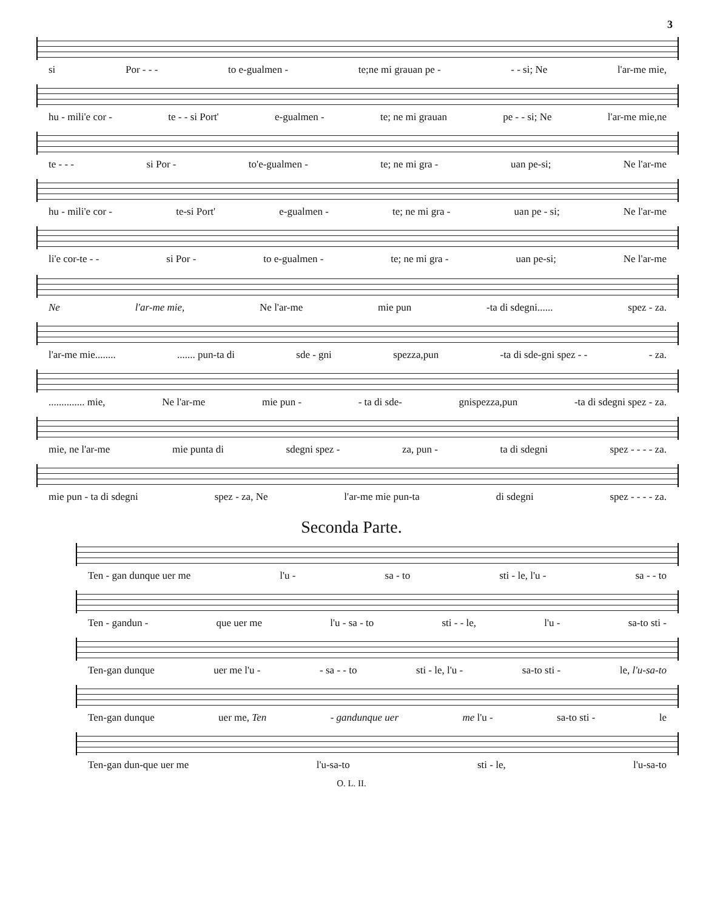3
si Por - - - to e-gualmen - te;ne mi grauan pe - - - si; Ne l'ar-me mie,
hu - mili'e cor - te - - si Port' e-gualmen - te; ne mi grauan pe - - si; Ne l'ar-me mie,ne
te - - - si Por - to'e-gualmen - te; ne mi gra - uan pe-si; Ne l'ar-me
hu - mili'e cor - te-si Port' e-gualmen - te; ne mi gra - uan pe - si; Ne l'ar-me
li'e cor-te - - si Por - to e-gualmen - te; ne mi gra - uan pe-si; Ne l'ar-me
Ne l'ar-me mie, Ne l'ar-me mie pun -ta di sdegni...... spez - za.
l'ar-me mie............... pun-ta di sde - gni spezza,pun -ta di sde-gni spez - - - za.
.............. mie, Ne l'ar-me mie pun - - ta di sde- gnispezza,pun -ta di sdegni spez - za.
mie, ne l'ar-me mie punta di sdegni spez - za, pun - ta di sdegni spez - - - - za.
mie pun - ta di sdegni spez - za, Ne l'ar-me mie pun-ta di sdegni spez - - - - za.
Seconda Parte.
Ten - gan dunque uer me l'u - sa - to sti - le, l'u - sa - - to
Ten - gandun - que uer me l'u - sa - to sti - - le, l'u - sa-to sti -
Ten-gan dunque uer me l'u - - sa - - to sti - le, l'u - sa-to sti - le, l'u-sa-to
Ten-gan dunque uer me, Ten - gandunque uer me l'u - sa-to sti - le
Ten-gan dun-que uer me l'u-sa-to sti - le, l'u-sa-to
O. L. II.